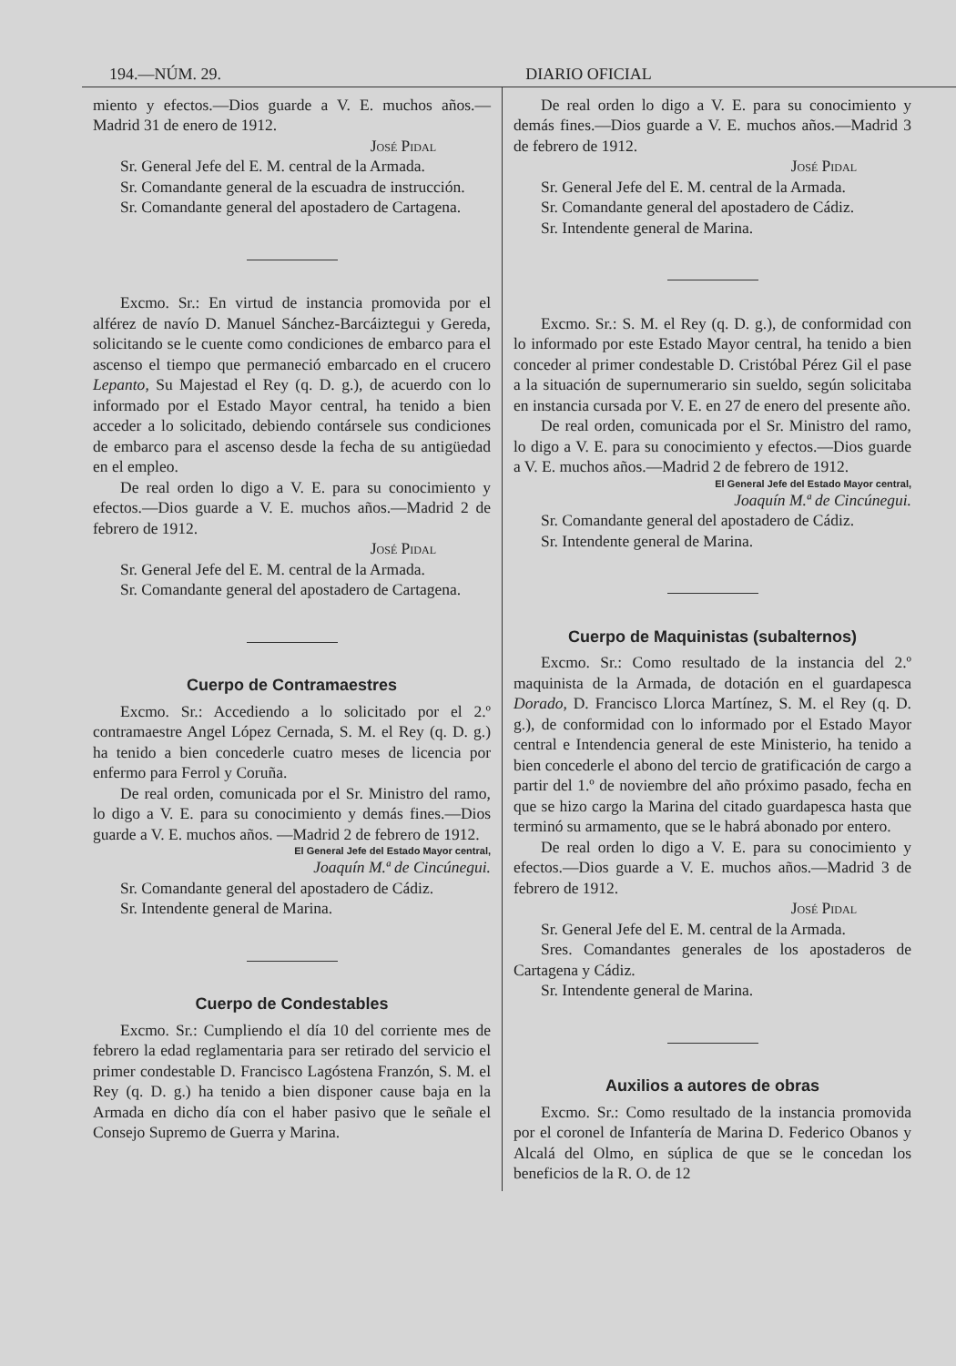194.—NÚM. 29. DIARIO OFICIAL
miento y efectos.—Dios guarde a V. E. muchos años.—Madrid 31 de enero de 1912.
José Pidal
Sr. General Jefe del E. M. central de la Armada.
Sr. Comandante general de la escuadra de instrucción.
Sr. Comandante general del apostadero de Cartagena.
Excmo. Sr.: En virtud de instancia promovida por el alférez de navío D. Manuel Sánchez-Barcáiztegui y Gereda, solicitando se le cuente como condiciones de embarco para el ascenso el tiempo que permaneció embarcado en el crucero Lepanto, Su Majestad el Rey (q. D. g.), de acuerdo con lo informado por el Estado Mayor central, ha tenido a bien acceder a lo solicitado, debiendo contársele sus condiciones de embarco para el ascenso desde la fecha de su antigüedad en el empleo.
De real orden lo digo a V. E. para su conocimiento y efectos.—Dios guarde a V. E. muchos años.—Madrid 2 de febrero de 1912.
José Pidal
Sr. General Jefe del E. M. central de la Armada.
Sr. Comandante general del apostadero de Cartagena.
Cuerpo de Contramaestres
Excmo. Sr.: Accediendo a lo solicitado por el 2.º contramaestre Angel López Cernada, S. M. el Rey (q. D. g.) ha tenido a bien concederle cuatro meses de licencia por enfermo para Ferrol y Coruña.
De real orden, comunicada por el Sr. Ministro del ramo, lo digo a V. E. para su conocimiento y demás fines.—Dios guarde a V. E. muchos años. —Madrid 2 de febrero de 1912.
El General Jefe del Estado Mayor central,
Joaquín M.ª de Cincúnegui.
Sr. Comandante general del apostadero de Cádiz.
Sr. Intendente general de Marina.
Cuerpo de Condestables
Excmo. Sr.: Cumpliendo el día 10 del corriente mes de febrero la edad reglamentaria para ser retirado del servicio el primer condestable D. Francisco Lagóstena Franzón, S. M. el Rey (q. D. g.) ha tenido a bien disponer cause baja en la Armada en dicho día con el haber pasivo que le señale el Consejo Supremo de Guerra y Marina.
De real orden lo digo a V. E. para su conocimiento y demás fines.—Dios guarde a V. E. muchos años.—Madrid 3 de febrero de 1912.
José Pidal
Sr. General Jefe del E. M. central de la Armada.
Sr. Comandante general del apostadero de Cádiz.
Sr. Intendente general de Marina.
Excmo. Sr.: S. M. el Rey (q. D. g.), de conformidad con lo informado por este Estado Mayor central, ha tenido a bien conceder al primer condestable D. Cristóbal Pérez Gil el pase a la situación de supernumerario sin sueldo, según solicitaba en instancia cursada por V. E. en 27 de enero del presente año.
De real orden, comunicada por el Sr. Ministro del ramo, lo digo a V. E. para su conocimiento y efectos.—Dios guarde a V. E. muchos años.—Madrid 2 de febrero de 1912.
El General Jefe del Estado Mayor central,
Joaquín M.ª de Cincúnegui.
Sr. Comandante general del apostadero de Cádiz.
Sr. Intendente general de Marina.
Cuerpo de Maquinistas (subalternos)
Excmo. Sr.: Como resultado de la instancia del 2.º maquinista de la Armada, de dotación en el guardapesca Dorado, D. Francisco Llorca Martínez, S. M. el Rey (q. D. g.), de conformidad con lo informado por el Estado Mayor central e Intendencia general de este Ministerio, ha tenido a bien concederle el abono del tercio de gratificación de cargo a partir del 1.º de noviembre del año próximo pasado, fecha en que se hizo cargo la Marina del citado guardapesca hasta que terminó su armamento, que se le habrá abonado por entero.
De real orden lo digo a V. E. para su conocimiento y efectos.—Dios guarde a V. E. muchos años.—Madrid 3 de febrero de 1912.
José Pidal
Sr. General Jefe del E. M. central de la Armada.
Sres. Comandantes generales de los apostaderos de Cartagena y Cádiz.
Sr. Intendente general de Marina.
Auxilios a autores de obras
Excmo. Sr.: Como resultado de la instancia promovida por el coronel de Infantería de Marina D. Federico Obanos y Alcalá del Olmo, en súplica de que se le concedan los beneficios de la R. O. de 12